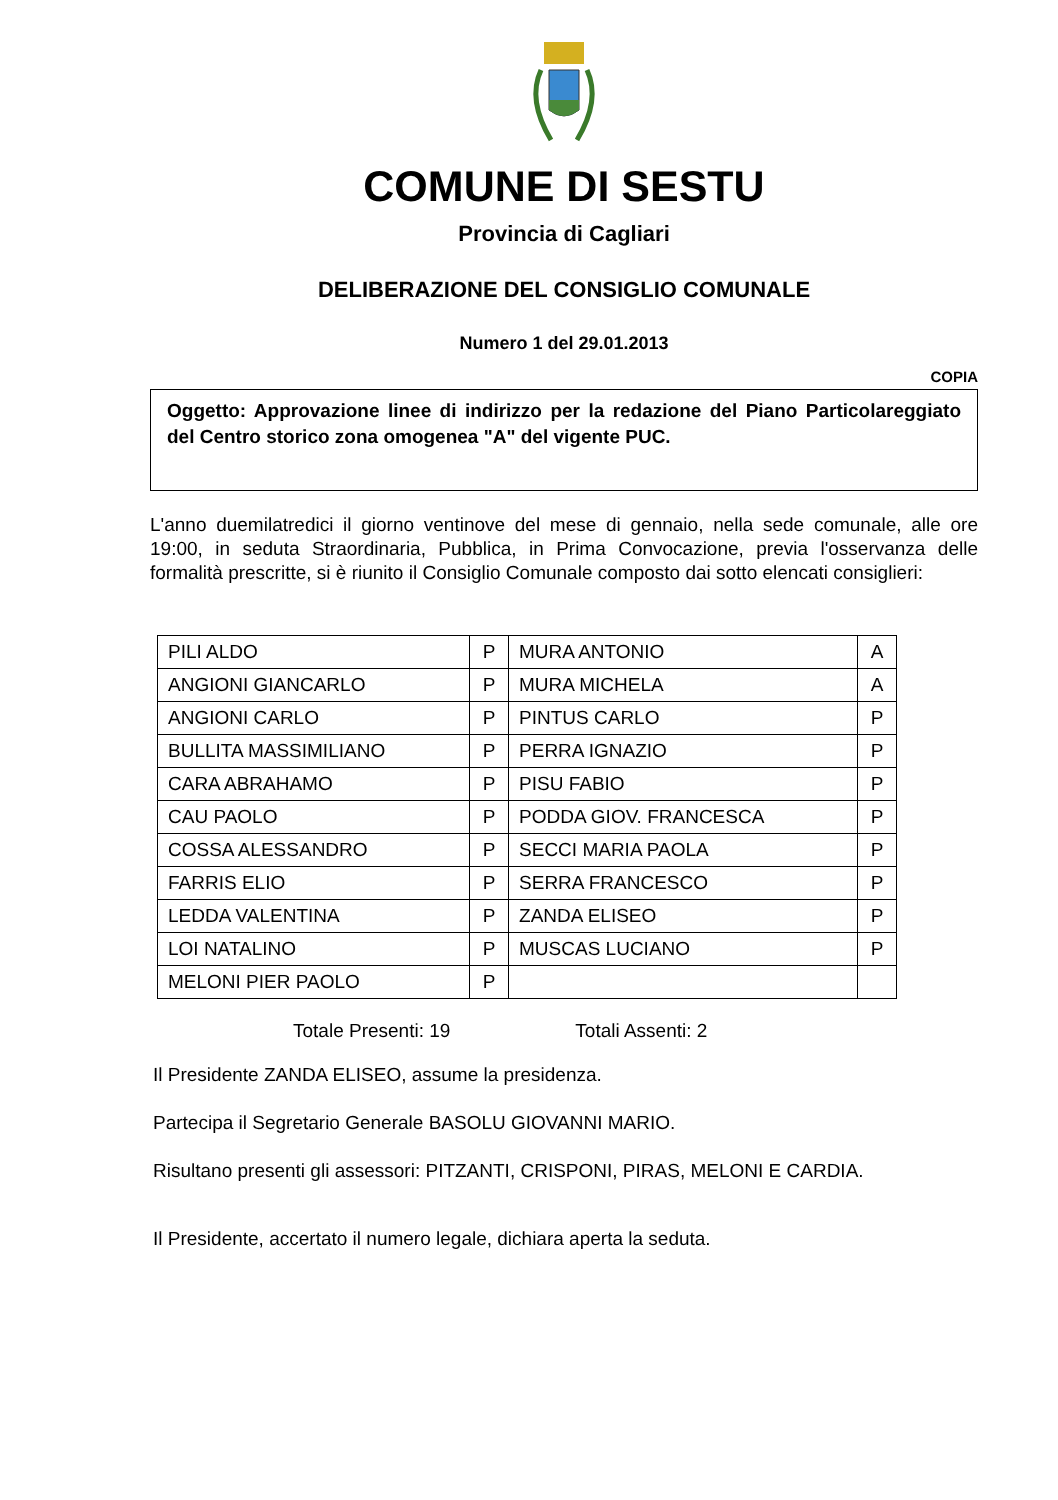COMUNE DI SESTU
Provincia di Cagliari
DELIBERAZIONE DEL CONSIGLIO COMUNALE
Numero 1 del 29.01.2013
COPIA
Oggetto: Approvazione linee di indirizzo per la redazione del Piano Particolareggiato del Centro storico zona omogenea "A" del vigente PUC.
L'anno duemilatredici il giorno ventinove del mese di gennaio, nella sede comunale, alle ore 19:00, in seduta Straordinaria, Pubblica, in Prima Convocazione, previa l'osservanza delle formalità prescritte, si è riunito il Consiglio Comunale composto dai sotto elencati consiglieri:
| PILI ALDO | P | MURA ANTONIO | A |
| ANGIONI GIANCARLO | P | MURA MICHELA | A |
| ANGIONI CARLO | P | PINTUS CARLO | P |
| BULLITA MASSIMILIANO | P | PERRA IGNAZIO | P |
| CARA ABRAHAMO | P | PISU FABIO | P |
| CAU PAOLO | P | PODDA GIOV. FRANCESCA | P |
| COSSA ALESSANDRO | P | SECCI MARIA PAOLA | P |
| FARRIS ELIO | P | SERRA FRANCESCO | P |
| LEDDA VALENTINA | P | ZANDA ELISEO | P |
| LOI NATALINO | P | MUSCAS LUCIANO | P |
| MELONI PIER PAOLO | P | | |
Totale Presenti: 19 Totali Assenti: 2
Il Presidente ZANDA ELISEO, assume la presidenza.
Partecipa il Segretario Generale BASOLU GIOVANNI MARIO.
Risultano presenti gli assessori: PITZANTI, CRISPONI, PIRAS, MELONI E CARDIA.
Il Presidente, accertato il numero legale, dichiara aperta la seduta.